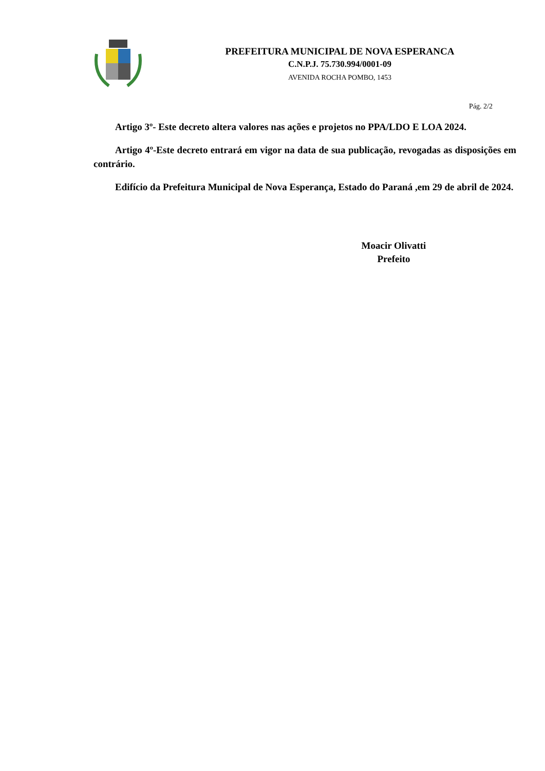PREFEITURA MUNICIPAL DE NOVA ESPERANCA
C.N.P.J. 75.730.994/0001-09
AVENIDA ROCHA POMBO, 1453
Pág. 2/2
Artigo 3º- Este decreto altera valores nas ações e projetos no PPA/LDO E LOA 2024.
Artigo 4º-Este decreto entrará em vigor na data de sua publicação, revogadas as disposições em contrário.
Edifício da Prefeitura Municipal de Nova Esperança, Estado do Paraná ,em 29 de abril de 2024.
Moacir Olivatti
Prefeito